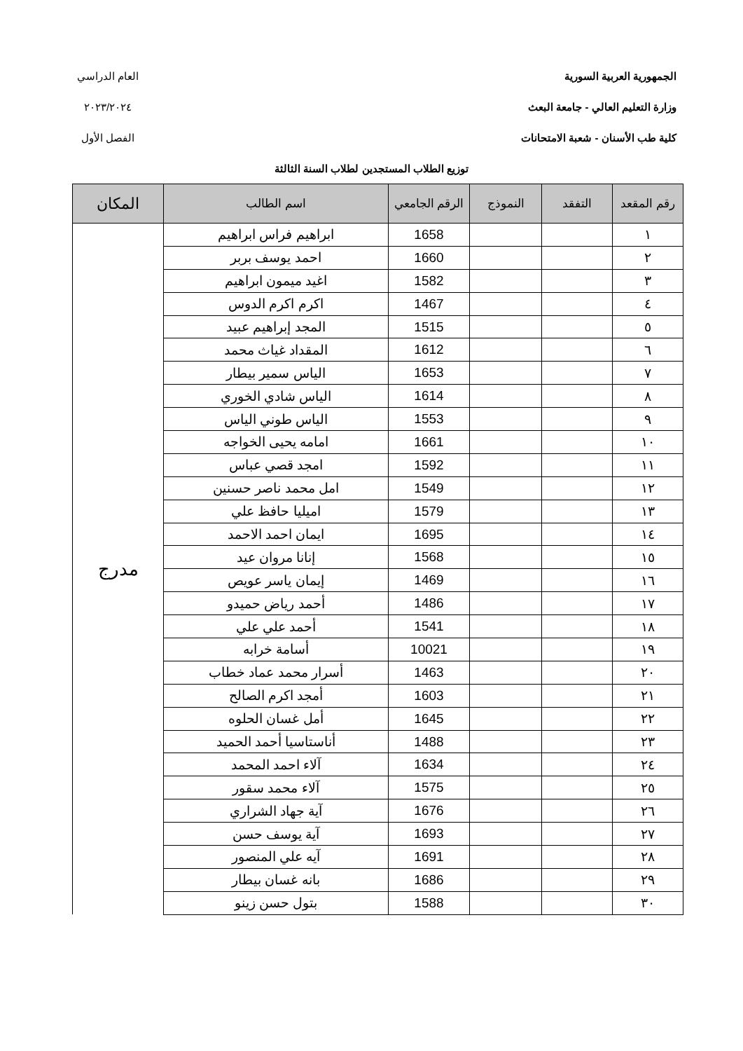الجمهورية العربية السورية
وزارة التعليم العالي - جامعة البعث
كلية طب الأسنان - شعبة الامتحانات
العام الدراسي
٢٠٢٣/٢٠٢٤
الفصل الأول
توزيع الطلاب المستجدين لطلاب السنة الثالثة
| رقم المقعد | التفقد | النموذج | الرقم الجامعي | اسم الطالب | المكان |
| --- | --- | --- | --- | --- | --- |
| ١ | | | 1658 | ابراهيم فراس ابراهيم | مدرج |
| ٢ | | | 1660 | احمد يوسف بربر | |
| ٣ | | | 1582 | اغيد ميمون ابراهيم | |
| ٤ | | | 1467 | اكرم اكرم الدوس | |
| ٥ | | | 1515 | المجد إبراهيم عبيد | |
| ٦ | | | 1612 | المقداد غياث محمد | |
| ٧ | | | 1653 | الياس سمير بيطار | |
| ٨ | | | 1614 | الياس شادي الخوري | |
| ٩ | | | 1553 | الياس طوني الياس | |
| ١٠ | | | 1661 | امامه يحيى الخواجه | |
| ١١ | | | 1592 | امجد قصي عباس | |
| ١٢ | | | 1549 | امل محمد ناصر حسنين | |
| ١٣ | | | 1579 | اميليا حافظ علي | |
| ١٤ | | | 1695 | ايمان احمد الاحمد | |
| ١٥ | | | 1568 | إنانا مروان عيد | |
| ١٦ | | | 1469 | إيمان ياسر عويص | |
| ١٧ | | | 1486 | أحمد رياض حميدو | |
| ١٨ | | | 1541 | أحمد علي علي | |
| ١٩ | | | 10021 | أسامة خرابه | |
| ٢٠ | | | 1463 | أسرار محمد عماد خطاب | |
| ٢١ | | | 1603 | أمجد اكرم الصالح | |
| ٢٢ | | | 1645 | أمل غسان الحلوه | |
| ٢٣ | | | 1488 | أناستاسيا أحمد الحميد | |
| ٢٤ | | | 1634 | آلاء احمد المحمد | |
| ٢٥ | | | 1575 | آلاء محمد سقور | |
| ٢٦ | | | 1676 | آية جهاد الشراري | |
| ٢٧ | | | 1693 | آية يوسف حسن | |
| ٢٨ | | | 1691 | آيه علي المنصور | |
| ٢٩ | | | 1686 | بانه غسان بيطار | |
| ٣٠ | | | 1588 | بتول حسن زينو | |